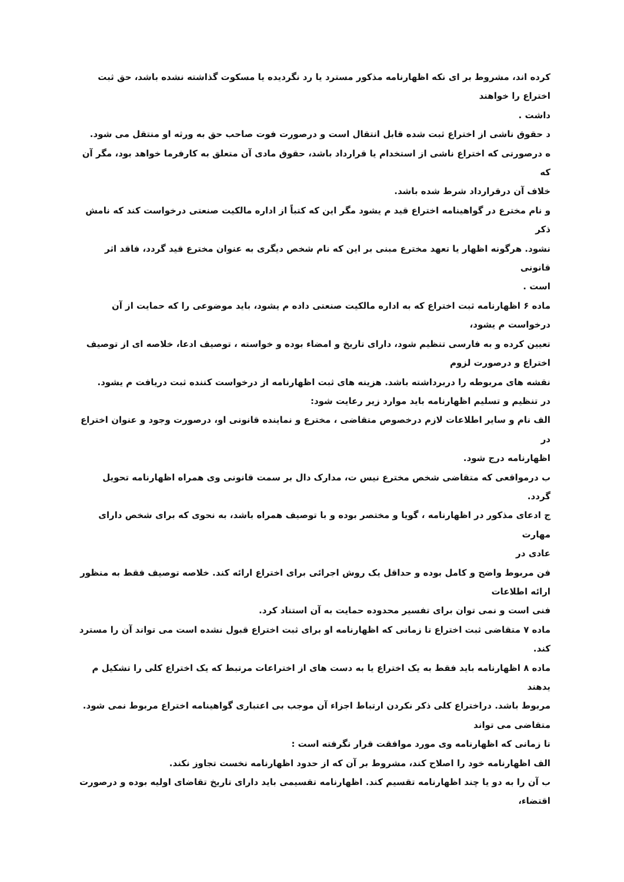کرده اند، مشروط بر ای نکه اظهارنامه مذکور مسترد یا رد نگردیده یا مسکوت گذاشته نشده باشد، حق ثبت
اختراع را خواهند
داشت .
د حقوق ناشی از اختراع ثبت شده قابل انتقال است و درصورت فوت صاحب حق به ورثه او منتقل می شود.
ه درصورتی که اختراع ناشی از استخدام یا قرارداد باشد، حقوق مادی آن متعلق به کارفرما خواهد بود، مگر آن
که
خلاف آن درقرارداد شرط شده باشد.
و نام مخترع در گواهینامه اختراع قید م یشود مگر این که کتباً از اداره مالکیت صنعتی درخواست کند که نامش
ذکر
نشود. هرگونه اظهار یا تعهد مخترع مبنی بر این که نام شخص دیگری به عنوان مخترع قید گردد، فاقد اثر قانونی
است .
ماده ۶ اظهارنامه ثبت اختراع که به اداره مالکیت صنعتی داده م یشود، باید موضوعی را که حمایت از آن
درخواست م یشود،
تعیین کرده و به فارسی تنظیم شود، دارای تاریخ و امضاء بوده و خواسته ، توصیف ادعا، خلاصه ای از توصیف
اختراع و درصورت لزوم
نقشه های مربوطه را دربرداشته باشد. هزینه های ثبت اظهارنامه از درخواست کننده ثبت دریافت م یشود.
در تنظیم و تسلیم اظهارنامه باید موارد زیر رعایت شود:
الف نام و سایر اطلاعات لازم درخصوص متقاضی ، مخترع و نماینده قانونی او، درصورت وجود و عنوان اختراع در
اظهارنامه درج شود.
ب درمواقعی که متقاضی شخص مخترع نیس ت، مدارک دال بر سمت قانونی وی همراه اظهارنامه تحویل گردد.
ج ادعای مذکور در اظهارنامه ، گویا و مختصر بوده و با توصیف همراه باشد، به نحوی که برای شخص دارای مهارت
عادی در
فن مربوط واضح و کامل بوده و حداقل یک روش اجرائی برای اختراع ارائه کند. خلاصه توصیف فقط به منظور
ارائه اطلاعات
فنی است و نمی توان برای تفسیر محدوده حمایت به آن استناد کرد.
ماده ۷ متقاضی ثبت اختراع تا زمانی که اظهارنامه او برای ثبت اختراع قبول نشده است می تواند آن را مسترد
کند.
ماده ۸ اظهارنامه باید فقط به یک اختراع یا به دست های از اختراعات مرتبط که یک اختراع کلی را تشکیل م
یدهند
مربوط باشد. دراختراع کلی ذکر نکردن ارتباط اجزاء آن موجب بی اعتباری گواهینامه اختراع مربوط نمی شود.
متقاضی می تواند
تا زمانی که اظهارنامه وی مورد موافقت قرار نگرفته است :
الف اظهارنامه خود را اصلاح کند، مشروط بر آن که از حدود اظهارنامه نخست تجاوز نکند.
ب آن را به دو یا چند اظهارنامه تقسیم کند. اظهارنامه تقسیمی باید دارای تاریخ تقاضای اولیه بوده و درصورت
اقتضاء،